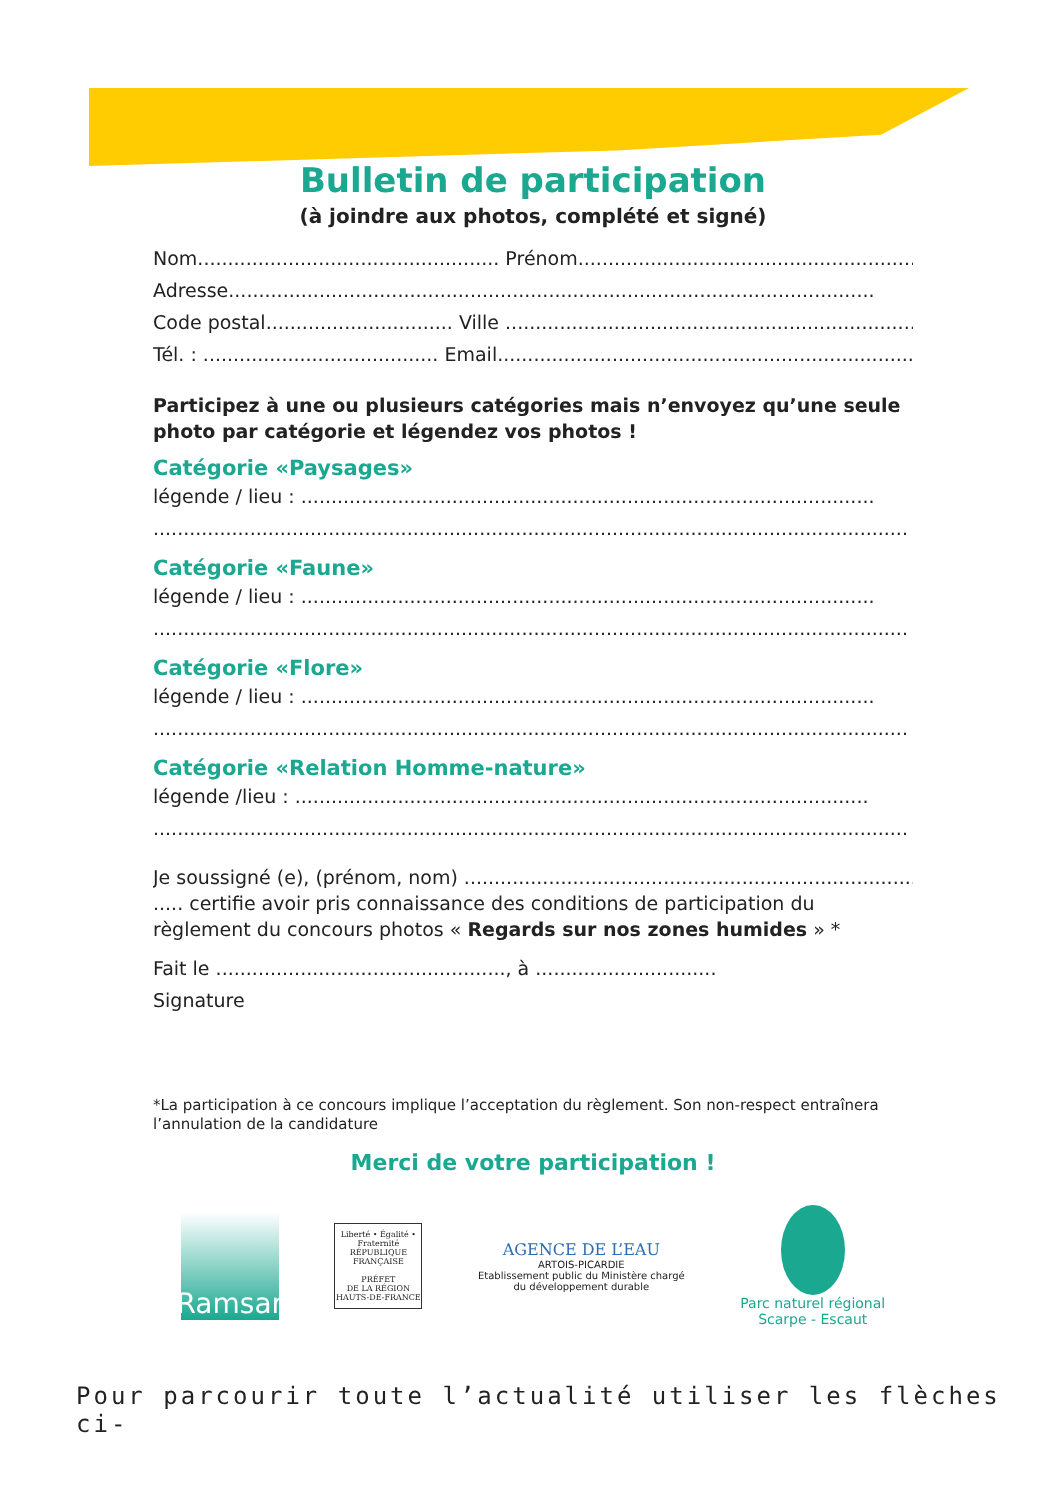Bulletin de participation
(à joindre aux photos, complété et signé)
Nom.................................................. Prénom...........................................................
Adresse...........................................................................................................
Code postal............................... Ville .......................................................................
Tél. : ....................................... Email.......................................................................
Participez à une ou plusieurs catégories mais n’envoyez qu’une seule photo par catégorie et légendez vos photos !
Catégorie «Paysages»
légende / lieu : ...............................................................................................
.............................................................................................................................
Catégorie «Faune»
légende / lieu : ...............................................................................................
.............................................................................................................................
Catégorie «Flore»
légende / lieu : ...............................................................................................
.............................................................................................................................
Catégorie «Relation Homme-nature»
légende /lieu : ...............................................................................................
.............................................................................................................................
Je soussigné (e), (prénom, nom) ..............................................................................
..... certifie avoir pris connaissance des conditions de participation du règlement du concours photos « Regards sur nos zones humides » *
Fait le ................................................, à ..............................
Signature
*La participation à ce concours implique l’acceptation du règlement. Son non-respect entraînera l’annulation de la candidature
Merci de votre participation !
Ramsar
Liberté • Égalité • Fraternité
RÉPUBLIQUE FRANÇAISE
PRÉFET
DE LA RÉGION
HAUTS-DE-FRANCE
AGENCE DE L’EAU
ARTOIS-PICARDIE
Etablissement public du Ministère chargé
du développement durable
Parc naturel régional
Scarpe - Escaut
Pour parcourir toute l’actualité utiliser les flèches ci-